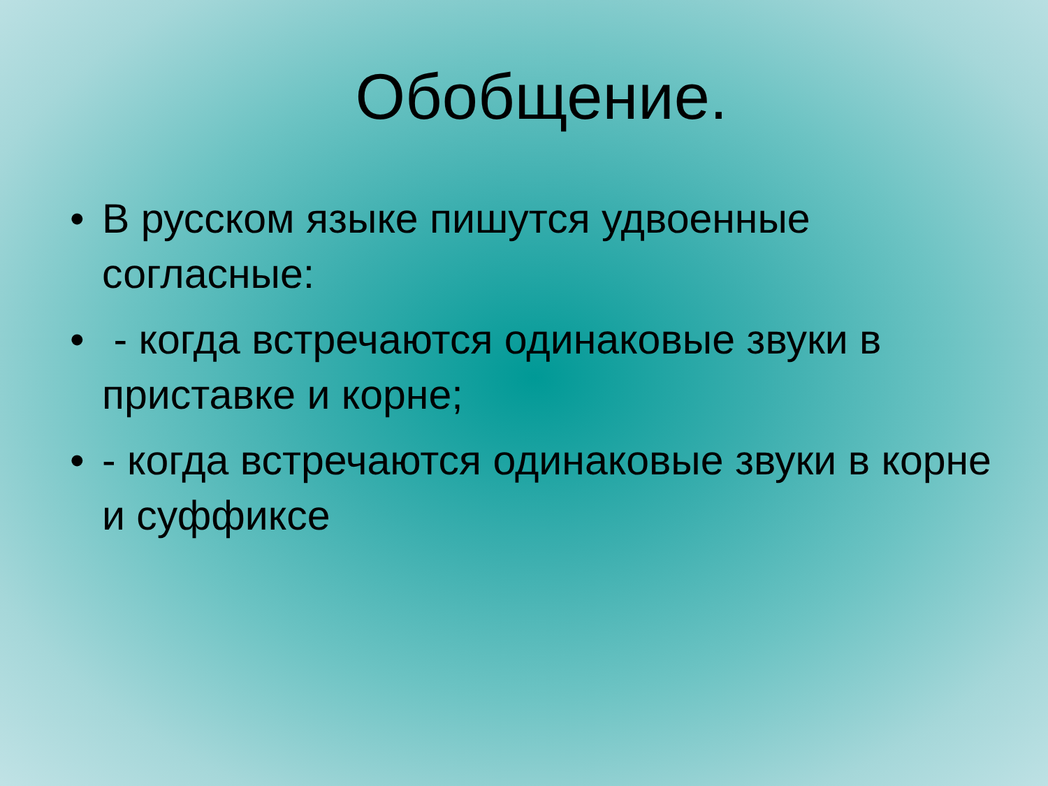Обобщение.
• В русском языке пишутся удвоенные согласные:
• - когда встречаются одинаковые звуки в приставке и корне;
• - когда встречаются одинаковые звуки в корне и суффиксе